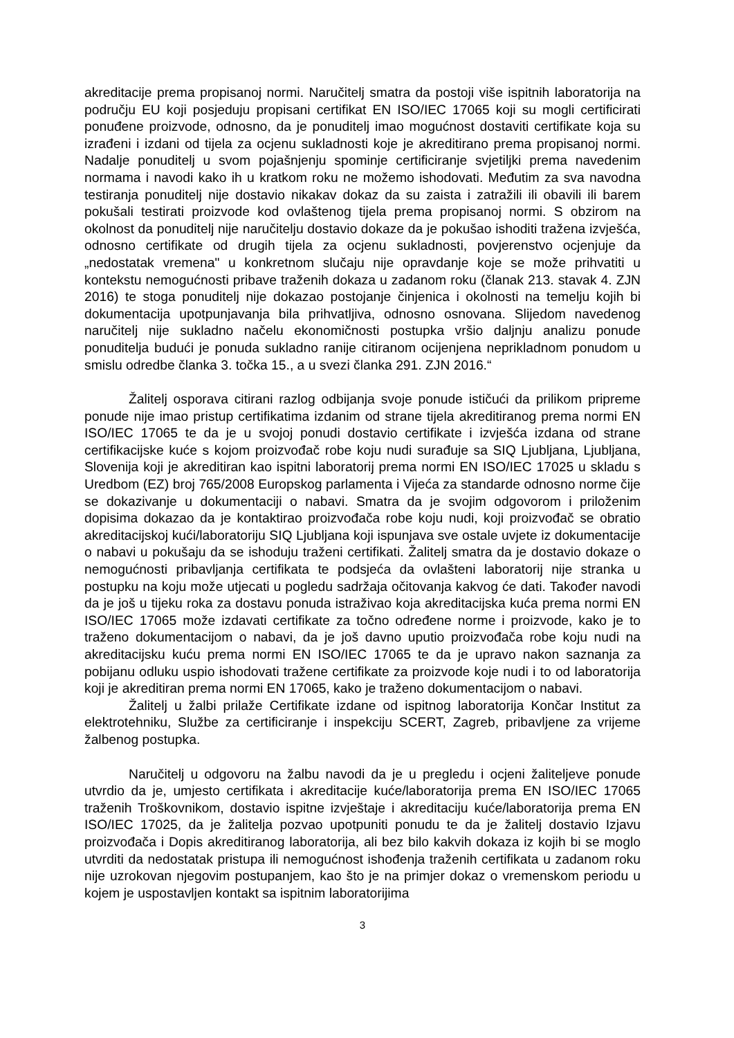akreditacije prema propisanoj normi. Naručitelj smatra da postoji više ispitnih laboratorija na području EU koji posjeduju propisani certifikat EN ISO/IEC 17065 koji su mogli certificirati ponuđene proizvode, odnosno, da je ponuditelj imao mogućnost dostaviti certifikate koja su izrađeni i izdani od tijela za ocjenu sukladnosti koje je akreditirano prema propisanoj normi. Nadalje ponuditelj u svom pojašnjenju spominje certificiranje svjetiljki prema navedenim normama i navodi kako ih u kratkom roku ne možemo ishodovati. Međutim za sva navodna testiranja ponuditelj nije dostavio nikakav dokaz da su zaista i zatražili ili obavili ili barem pokušali testirati proizvode kod ovlaštenog tijela prema propisanoj normi. S obzirom na okolnost da ponuditelj nije naručitelju dostavio dokaze da je pokušao ishoditi tražena izvješća, odnosno certifikate od drugih tijela za ocjenu sukladnosti, povjerenstvo ocjenjuje da „nedostatak vremena" u konkretnom slučaju nije opravdanje koje se može prihvatiti u kontekstu nemogućnosti pribave traženih dokaza u zadanom roku (članak 213. stavak 4. ZJN 2016) te stoga ponuditelj nije dokazao postojanje činjenica i okolnosti na temelju kojih bi dokumentacija upotpunjavanja bila prihvatljiva, odnosno osnovana. Slijedom navedenog naručitelj nije sukladno načelu ekonomičnosti postupka vršio daljnju analizu ponude ponuditelja budući je ponuda sukladno ranije citiranom ocijenjena neprikladnom ponudom u smislu odredbe članka 3. točka 15., a u svezi članka 291. ZJN 2016.“
Žalitelj osporava citirani razlog odbijanja svoje ponude ističući da prilikom pripreme ponude nije imao pristup certifikatima izdanim od strane tijela akreditiranog prema normi EN ISO/IEC 17065 te da je u svojoj ponudi dostavio certifikate i izvješća izdana od strane certifikacijske kuće s kojom proizvođač robe koju nudi surađuje sa SIQ Ljubljana, Ljubljana, Slovenija koji je akreditiran kao ispitni laboratorij prema normi EN ISO/IEC 17025 u skladu s Uredbom (EZ) broj 765/2008 Europskog parlamenta i Vijeća za standarde odnosno norme čije se dokazivanje u dokumentaciji o nabavi. Smatra da je svojim odgovorom i priloženim dopisima dokazao da je kontaktirao proizvođača robe koju nudi, koji proizvođač se obratio akreditacijskoj kući/laboratoriju SIQ Ljubljana koji ispunjava sve ostale uvjete iz dokumentacije o nabavi u pokušaju da se ishoduju traženi certifikati. Žalitelj smatra da je dostavio dokaze o nemogućnosti pribavljanja certifikata te podsjeća da ovlašteni laboratorij nije stranka u postupku na koju može utjecati u pogledu sadržaja očitovanja kakvog će dati. Također navodi da je još u tijeku roka za dostavu ponuda istraživao koja akreditacijska kuća prema normi EN ISO/IEC 17065 može izdavati certifikate za točno određene norme i proizvode, kako je to traženo dokumentacijom o nabavi, da je još davno uputio proizvođača robe koju nudi na akreditacijsku kuću prema normi EN ISO/IEC 17065 te da je upravo nakon saznanja za pobijanu odluku uspio ishodovati tražene certifikate za proizvode koje nudi i to od laboratorija koji je akreditiran prema normi EN 17065, kako je traženo dokumentacijom o nabavi.
Žalitelj u žalbi prilaže Certifikate izdane od ispitnog laboratorija Končar Institut za elektrotehniku, Službe za certificiranje i inspekciju SCERT, Zagreb, pribavljene za vrijeme žalbenog postupka.
Naručitelj u odgovoru na žalbu navodi da je u pregledu i ocjeni žaliteljeve ponude utvrdio da je, umjesto certifikata i akreditacije kuće/laboratorija prema EN ISO/IEC 17065 traženih Troškovnikom, dostavio ispitne izvještaje i akreditaciju kuće/laboratorija prema EN ISO/IEC 17025, da je žalitelja pozvao upotpuniti ponudu te da je žalitelj dostavio Izjavu proizvođača i Dopis akreditiranog laboratorija, ali bez bilo kakvih dokaza iz kojih bi se moglo utvrditi da nedostatak pristupa ili nemogućnost ishođenja traženih certifikata u zadanom roku nije uzrokovan njegovim postupanjem, kao što je na primjer dokaz o vremenskom periodu u kojem je uspostavljen kontakt sa ispitnim laboratorijima
3